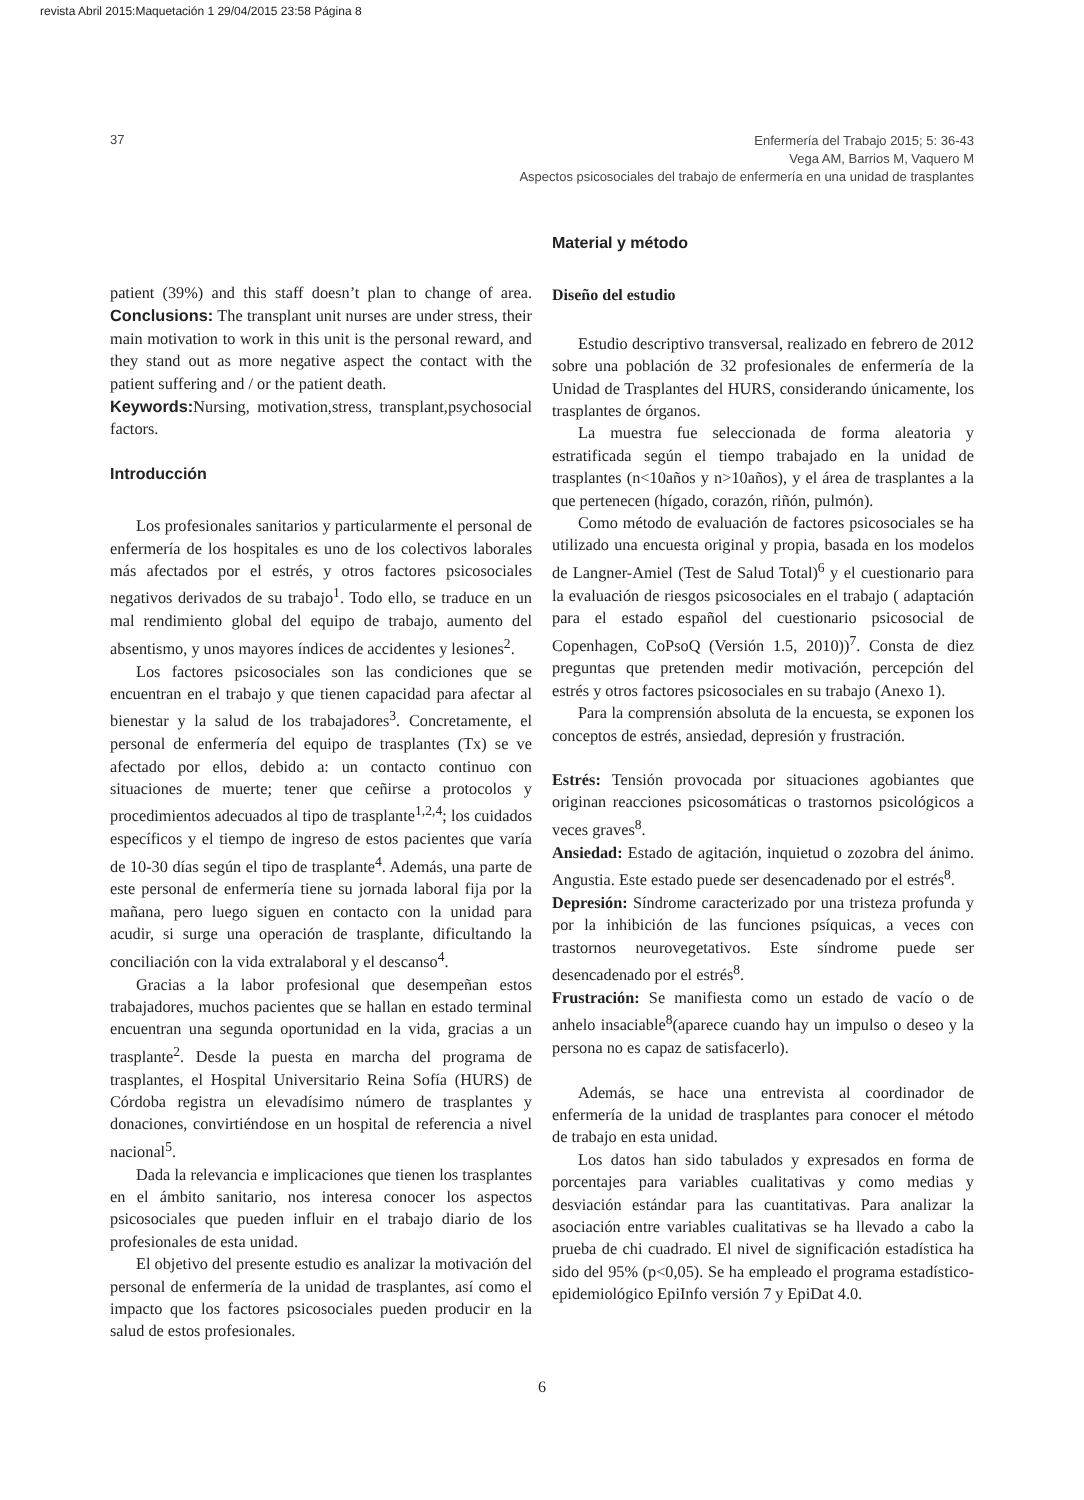revista Abril 2015:Maquetación 1 29/04/2015 23:58 Página 8
37
Enfermería del Trabajo 2015; 5: 36-43
Vega AM, Barrios M, Vaquero M
Aspectos psicosociales del trabajo de enfermería en una unidad de trasplantes
patient (39%) and this staff doesn’t plan to change of area. Conclusions: The transplant unit nurses are under stress, their main motivation to work in this unit is the personal reward, and they stand out as more negative aspect the contact with the patient suffering and / or the patient death.
Keywords: Nursing, motivation,stress, transplant,psychosocial factors.
Introducción
Los profesionales sanitarios y particularmente el personal de enfermería de los hospitales es uno de los colectivos laborales más afectados por el estrés, y otros factores psicosociales negativos derivados de su trabajo<sup>1</sup>. Todo ello, se traduce en un mal rendimiento global del equipo de trabajo, aumento del absentismo, y unos mayores índices de accidentes y lesiones<sup>2</sup>.
Los factores psicosociales son las condiciones que se encuentran en el trabajo y que tienen capacidad para afectar al bienestar y la salud de los trabajadores<sup>3</sup>. Concretamente, el personal de enfermería del equipo de trasplantes (Tx) se ve afectado por ellos, debido a: un contacto continuo con situaciones de muerte; tener que ceñirse a protocolos y procedimientos adecuados al tipo de trasplante<sup>1,2,4</sup>; los cuidados específicos y el tiempo de ingreso de estos pacientes que varía de 10-30 días según el tipo de trasplante<sup>4</sup>. Además, una parte de este personal de enfermería tiene su jornada laboral fija por la mañana, pero luego siguen en contacto con la unidad para acudir, si surge una operación de trasplante, dificultando la conciliación con la vida extralaboral y el descanso<sup>4</sup>.
Gracias a la labor profesional que desempeñan estos trabajadores, muchos pacientes que se hallan en estado terminal encuentran una segunda oportunidad en la vida, gracias a un trasplante<sup>2</sup>. Desde la puesta en marcha del programa de trasplantes, el Hospital Universitario Reina Sofía (HURS) de Córdoba registra un elevadísimo número de trasplantes y donaciones, convirtiéndose en un hospital de referencia a nivel nacional<sup>5</sup>.
Dada la relevancia e implicaciones que tienen los trasplantes en el ámbito sanitario, nos interesa conocer los aspectos psicosociales que pueden influir en el trabajo diario de los profesionales de esta unidad.
El objetivo del presente estudio es analizar la motivación del personal de enfermería de la unidad de trasplantes, así como el impacto que los factores psicosociales pueden producir en la salud de estos profesionales.
Material y método
Diseño del estudio
Estudio descriptivo transversal, realizado en febrero de 2012 sobre una población de 32 profesionales de enfermería de la Unidad de Trasplantes del HURS, considerando únicamente, los trasplantes de órganos.
La muestra fue seleccionada de forma aleatoria y estratificada según el tiempo trabajado en la unidad de trasplantes (n<10años y n>10años), y el área de trasplantes a la que pertenecen (hígado, corazón, riñón, pulmón).
Como método de evaluación de factores psicosociales se ha utilizado una encuesta original y propia, basada en los modelos de Langner-Amiel (Test de Salud Total)<sup>6</sup> y el cuestionario para la evaluación de riesgos psicosociales en el trabajo ( adaptación para el estado español del cuestionario psicosocial de Copenhagen, CoPsoQ (Versión 1.5, 2010))<sup>7</sup>. Consta de diez preguntas que pretenden medir motivación, percepción del estrés y otros factores psicosociales en su trabajo (Anexo 1).
Para la comprensión absoluta de la encuesta, se exponen los conceptos de estrés, ansiedad, depresión y frustración.
Estrés: Tensión provocada por situaciones agobiantes que originan reacciones psicosomáticas o trastornos psicológicos a veces graves<sup>8</sup>.
Ansiedad: Estado de agitación, inquietud o zozobra del ánimo. Angustia. Este estado puede ser desencadenado por el estrés<sup>8</sup>.
Depresión: Síndrome caracterizado por una tristeza profunda y por la inhibición de las funciones psíquicas, a veces con trastornos neurovegetativos. Este síndrome puede ser desencadenado por el estrés<sup>8</sup>.
Frustración: Se manifiesta como un estado de vacío o de anhelo insaciable<sup>8</sup>(aparece cuando hay un impulso o deseo y la persona no es capaz de satisfacerlo).
Además, se hace una entrevista al coordinador de enfermería de la unidad de trasplantes para conocer el método de trabajo en esta unidad.
Los datos han sido tabulados y expresados en forma de porcentajes para variables cualitativas y como medias y desviación estándar para las cuantitativas. Para analizar la asociación entre variables cualitativas se ha llevado a cabo la prueba de chi cuadrado. El nivel de significación estadística ha sido del 95% (p<0,05). Se ha empleado el programa estadístico-epidemiológico EpiInfo versión 7 y EpiDat 4.0.
6